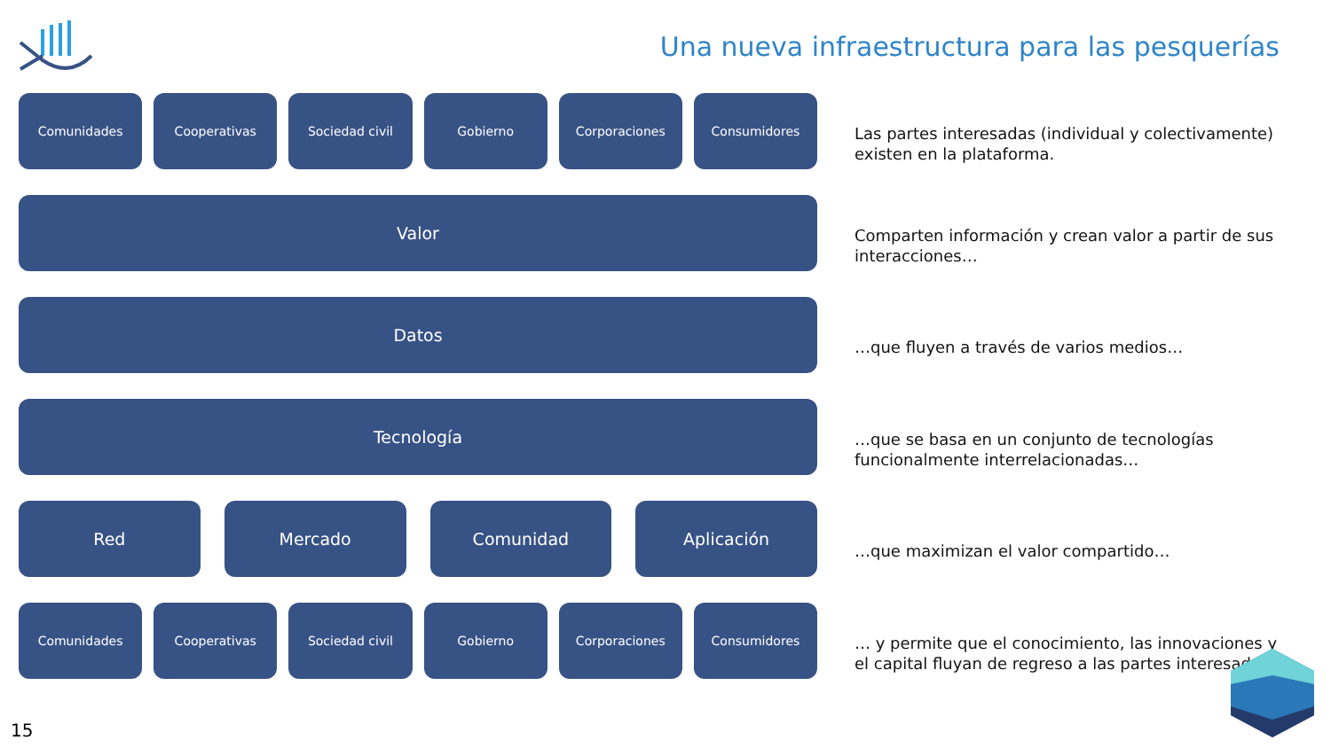Una nueva infraestructura para las pesquerías
Comunidades Cooperativas Sociedad civil Gobierno Corporaciones Consumidores
Valor
Datos
Tecnología
Red Mercado Comunidad Aplicación
Comunidades Cooperativas Sociedad civil Gobierno Corporaciones Consumidores
Las partes interesadas (individual y colectivamente) existen en la plataforma.
Comparten información y crean valor a partir de sus interacciones…
…que fluyen a través de varios medios…
…que se basa en un conjunto de tecnologías funcionalmente interrelacionadas…
…que maximizan el valor compartido…
… y permite que el conocimiento, las innovaciones y el capital fluyan de regreso a las partes interesadas.
15